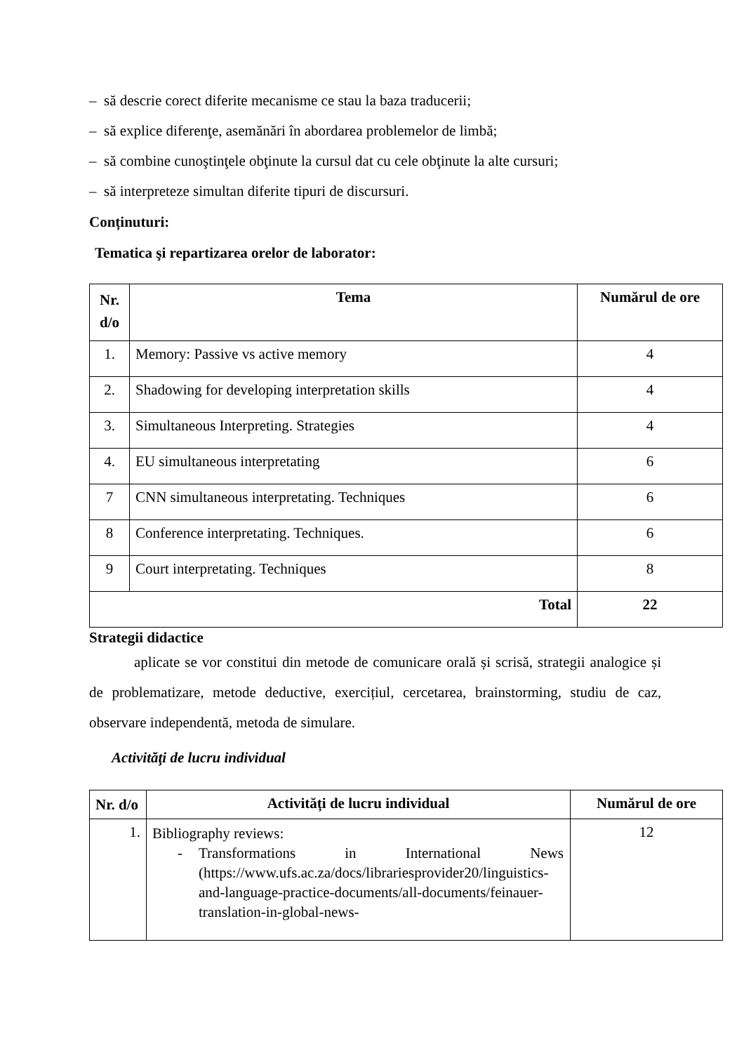– să descrie corect diferite mecanisme ce stau la baza traducerii;
– să explice diferenţe, asemănări în abordarea problemelor de limbă;
– să combine cunoştinţele obţinute la cursul dat cu cele obţinute la alte cursuri;
– să interpreteze simultan diferite tipuri de discursuri.
Conținuturi:
Tematica şi repartizarea orelor de laborator:
| Nr. d/o | Tema | Numărul de ore |
| --- | --- | --- |
| 1. | Memory: Passive vs active memory | 4 |
| 2. | Shadowing for developing interpretation skills | 4 |
| 3. | Simultaneous Interpreting. Strategies | 4 |
| 4. | EU simultaneous interpretating | 6 |
| 7 | CNN simultaneous interpretating. Techniques | 6 |
| 8 | Conference interpretating. Techniques. | 6 |
| 9 | Court interpretating. Techniques | 8 |
| Total | | 22 |
Strategii didactice
aplicate se vor constitui din metode de comunicare orală și scrisă, strategii analogice și de problematizare, metode deductive, exercițiul, cercetarea, brainstorming, studiu de caz, observare independentă, metoda de simulare.
Activităţi de lucru individual
| Nr. d/o | Activități de lucru individual | Numărul de ore |
| --- | --- | --- |
| 1. | Bibliography reviews: - Transformations in International News (https://www.ufs.ac.za/docs/librariesprovider20/linguistics-and-language-practice-documents/all-documents/feinauer-translation-in-global-news- | 12 |